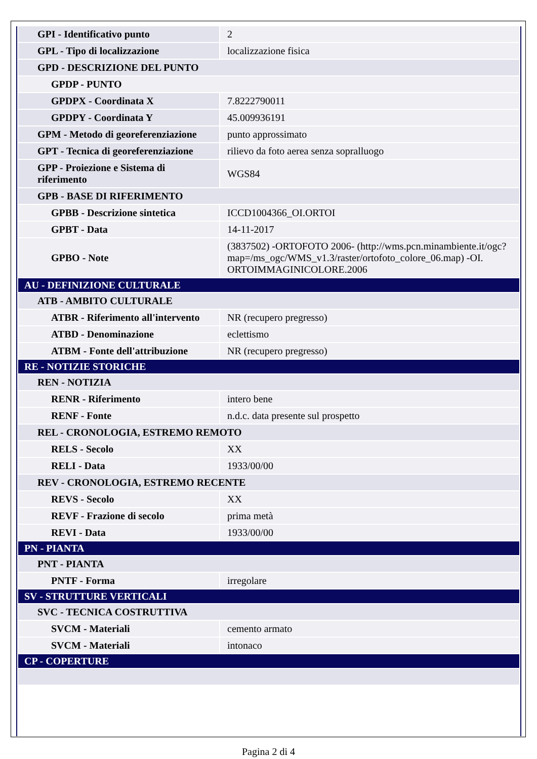| GPI - Identificativo punto | 2 |
| GPL - Tipo di localizzazione | localizzazione fisica |
| GPD - DESCRIZIONE DEL PUNTO | |
| GPDP - PUNTO | |
| GPDPX - Coordinata X | 7.8222790011 |
| GPDPY - Coordinata Y | 45.009936191 |
| GPM - Metodo di georeferenziazione | punto approssimato |
| GPT - Tecnica di georeferenziazione | rilievo da foto aerea senza sopralluogo |
| GPP - Proiezione e Sistema di riferimento | WGS84 |
| GPB - BASE DI RIFERIMENTO | |
| GPBB - Descrizione sintetica | ICCD1004366_OI.ORTOI |
| GPBT - Data | 14-11-2017 |
| GPBO - Note | (3837502) -ORTOFOTO 2006- (http://wms.pcn.minambiente.it/ogc?map=/ms_ogc/WMS_v1.3/raster/ortofoto_colore_06.map) -OI. ORTOIMMAGINICOLORE.2006 |
| AU - DEFINIZIONE CULTURALE | |
| ATB - AMBITO CULTURALE | |
| ATBR - Riferimento all'intervento | NR (recupero pregresso) |
| ATBD - Denominazione | eclettismo |
| ATBM - Fonte dell'attribuzione | NR (recupero pregresso) |
| RE - NOTIZIE STORICHE | |
| REN - NOTIZIA | |
| RENR - Riferimento | intero bene |
| RENF - Fonte | n.d.c. data presente sul prospetto |
| REL - CRONOLOGIA, ESTREMO REMOTO | |
| RELS - Secolo | XX |
| RELI - Data | 1933/00/00 |
| REV - CRONOLOGIA, ESTREMO RECENTE | |
| REVS - Secolo | XX |
| REVF - Frazione di secolo | prima metà |
| REVI - Data | 1933/00/00 |
| PN - PIANTA | |
| PNT - PIANTA | |
| PNTF - Forma | irregolare |
| SV - STRUTTURE VERTICALI | |
| SVC - TECNICA COSTRUTTIVA | |
| SVCM - Materiali | cemento armato |
| SVCM - Materiali | intonaco |
| CP - COPERTURE | |
Pagina 2 di 4